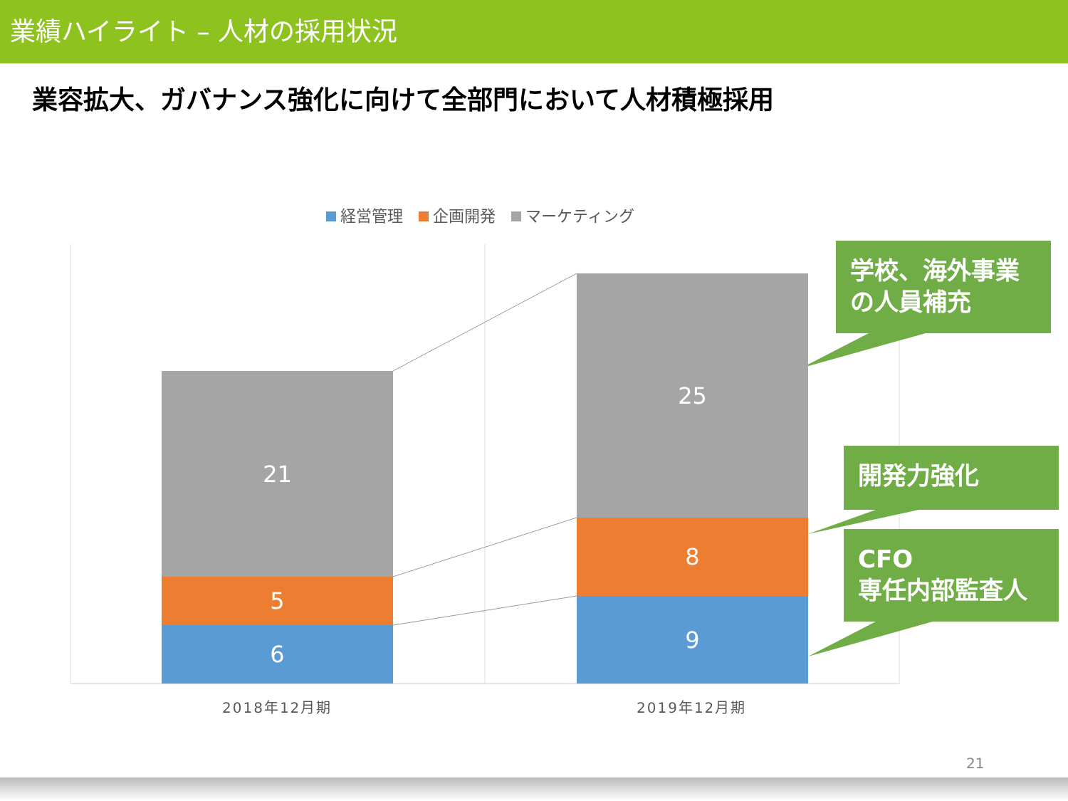業績ハイライト – 人材の採用状況
業容拡大、ガバナンス強化に向けて全部門において人材積極採用
経営管理　 企画開発　 マーケティング
21
5
6
25
8
9
2018年12月期 2019年12月期
学校、海外事業の人員補充
開発力強化
CFO
専任内部監査人
21